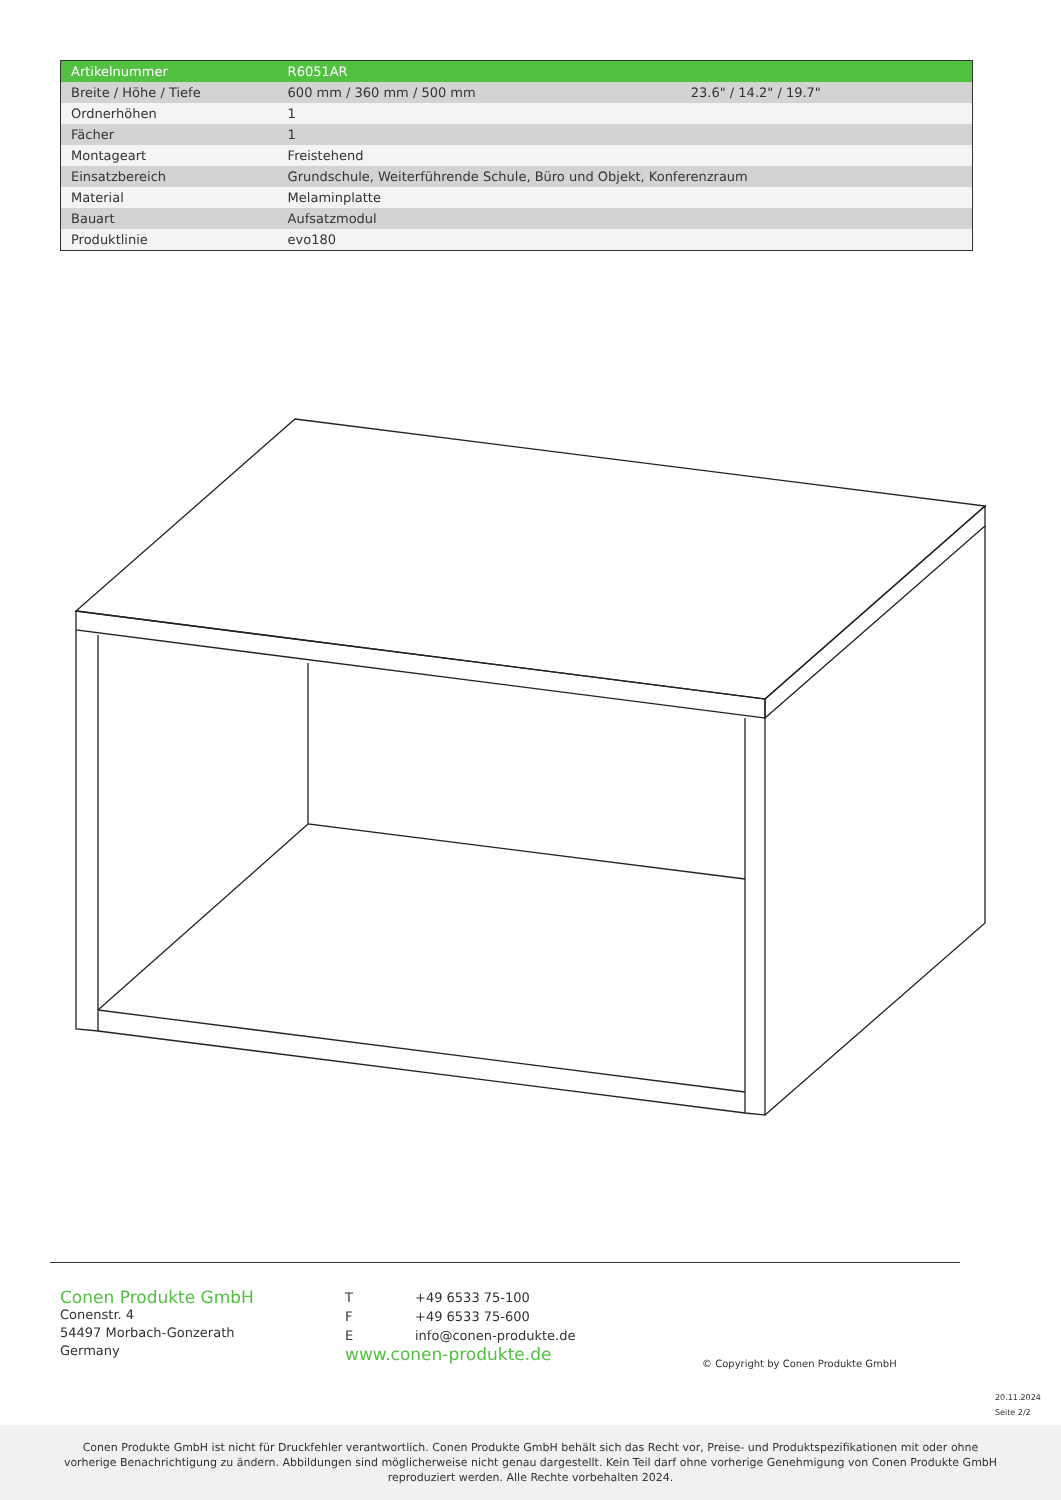| Artikelnummer | R6051AR | |
| --- | --- | --- |
| Breite / Höhe / Tiefe | 600 mm / 360 mm / 500 mm | 23.6" / 14.2" / 19.7" |
| Ordnerhöhen | 1 | |
| Fächer | 1 | |
| Montageart | Freistehend | |
| Einsatzbereich | Grundschule, Weiterführende Schule, Büro und Objekt, Konferenzraum | |
| Material | Melaminplatte | |
| Bauart | Aufsatzmodul | |
| Produktlinie | evo180 | |
Conen Produkte GmbH
Conenstr. 4
54497 Morbach-Gonzerath
Germany
T +49 6533 75-100
F +49 6533 75-600
Einfo@conen-produkte.de
www.conen-produkte.de
© Copyright by Conen Produkte GmbH
20.11.2024
Seite 2/2
Conen Produkte GmbH ist nicht für Druckfehler verantwortlich. Conen Produkte GmbH behält sich das Recht vor, Preise- und Produktspezifikationen mit oder ohne
vorherige Benachrichtigung zu ändern. Abbildungen sind möglicherweise nicht genau dargestellt. Kein Teil darf ohne vorherige Genehmigung von Conen Produkte GmbH
reproduziert werden. Alle Rechte vorbehalten 2024.